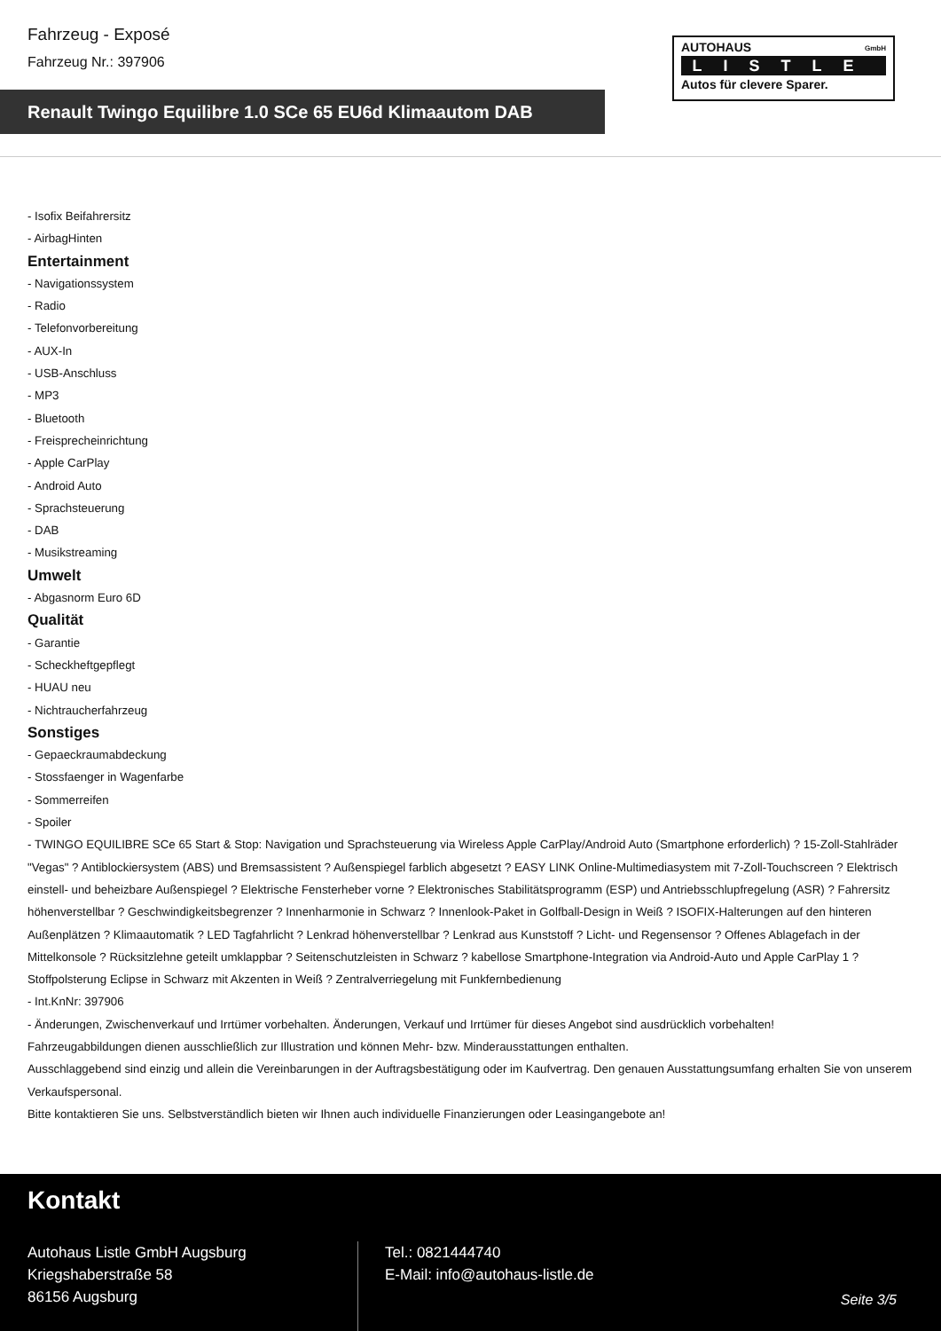Fahrzeug - Exposé
Fahrzeug Nr.: 397906
Renault Twingo Equilibre 1.0 SCe 65 EU6d Klimaautom DAB
AUTOHAUS
GmbH
LISTLE
Autos für clevere Sparer.
- Isofix Beifahrersitz
- AirbagHinten
Entertainment
- Navigationssystem
- Radio
- Telefonvorbereitung
- AUX-In
- USB-Anschluss
- MP3
- Bluetooth
- Freisprecheinrichtung
- Apple CarPlay
- Android Auto
- Sprachsteuerung
- DAB
- Musikstreaming
Umwelt
- Abgasnorm Euro 6D
Qualität
- Garantie
- Scheckheftgepflegt
- HUAU neu
- Nichtraucherfahrzeug
Sonstiges
- Gepaeckraumabdeckung
- Stossfaenger in Wagenfarbe
- Sommerreifen
- Spoiler
- TWINGO EQUILIBRE SCe 65 Start & Stop: Navigation und Sprachsteuerung via Wireless Apple CarPlay/Android Auto (Smartphone erforderlich) ? 15-Zoll-Stahlräder "Vegas" ? Antiblockiersystem (ABS) und Bremsassistent ? Außenspiegel farblich abgesetzt ? EASY LINK Online-Multimediasystem mit 7-Zoll-Touchscreen ? Elektrisch einstell- und beheizbare Außenspiegel ? Elektrische Fensterheber vorne ? Elektronisches Stabilitätsprogramm (ESP) und Antriebsschlupfregelung (ASR) ? Fahrersitz höhenverstellbar ? Geschwindigkeitsbegrenzer ? Innenharmonie in Schwarz ? Innenlook-Paket in Golfball-Design in Weiß ? ISOFIX-Halterungen auf den hinteren Außenplätzen ? Klimaautomatik ? LED Tagfahrlicht ? Lenkrad höhenverstellbar ? Lenkrad aus Kunststoff ? Licht- und Regensensor ? Offenes Ablagefach in der Mittelkonsole ? Rücksitzlehne geteilt umklappbar ? Seitenschutzleisten in Schwarz ? kabellose Smartphone-Integration via Android-Auto und Apple CarPlay 1 ? Stoffpolsterung Eclipse in Schwarz mit Akzenten in Weiß ? Zentralverriegelung mit Funkfernbedienung
- Int.KnNr: 397906
- Änderungen, Zwischenverkauf und Irrtümer vorbehalten. Änderungen, Verkauf und Irrtümer für dieses Angebot sind ausdrücklich vorbehalten!
Fahrzeugabbildungen dienen ausschließlich zur Illustration und können Mehr- bzw. Minderausstattungen enthalten.
Ausschlaggebend sind einzig und allein die Vereinbarungen in der Auftragsbestätigung oder im Kaufvertrag. Den genauen Ausstattungsumfang erhalten Sie von unserem Verkaufspersonal.
Bitte kontaktieren Sie uns. Selbstverständlich bieten wir Ihnen auch individuelle Finanzierungen oder Leasingangebote an!
Kontakt
Autohaus Listle GmbH Augsburg
Kriegshaberstraße 58
86156 Augsburg
Tel.: 0821444740
E-Mail: info@autohaus-listle.de
Seite 3/5